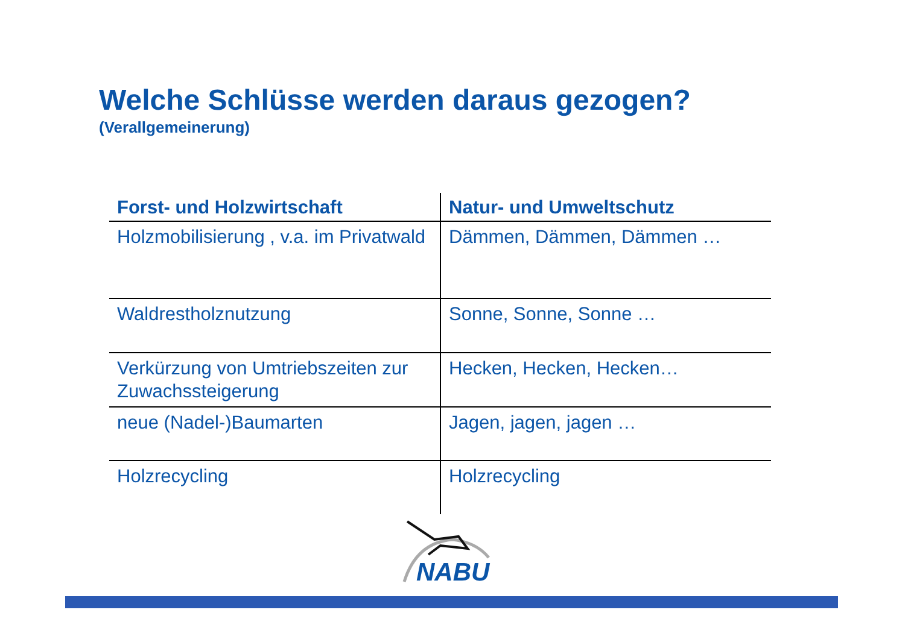Welche Schlüsse werden daraus gezogen?
(Verallgemeinerung)
| Forst- und Holzwirtschaft | Natur- und Umweltschutz |
| --- | --- |
| Holzmobilisierung , v.a. im Privatwald | Dämmen, Dämmen, Dämmen … |
| Waldrestholznutzung | Sonne, Sonne, Sonne … |
| Verkürzung von Umtriebszeiten zur Zuwachssteigerung | Hecken, Hecken, Hecken… |
| neue (Nadel-)Baumarten | Jagen, jagen, jagen … |
| Holzrecycling | Holzrecycling |
NABU